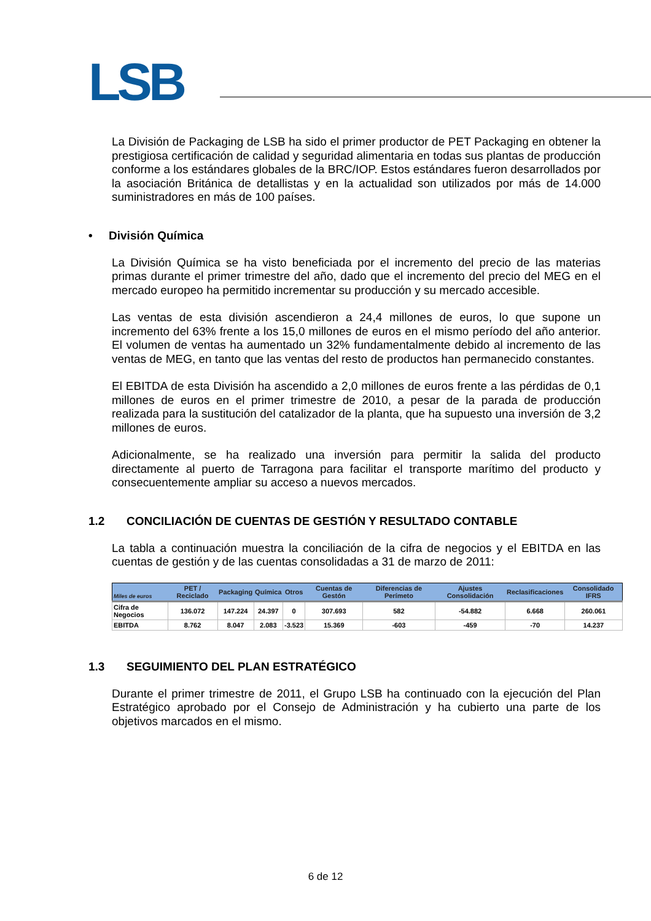LSB
La División de Packaging de LSB ha sido el primer productor de PET Packaging en obtener la prestigiosa certificación de calidad y seguridad alimentaria en todas sus plantas de producción conforme a los estándares globales de la BRC/IOP. Estos estándares fueron desarrollados por la asociación Británica de detallistas y en la actualidad son utilizados por más de 14.000 suministradores en más de 100 países.
• División Química
La División Química se ha visto beneficiada por el incremento del precio de las materias primas durante el primer trimestre del año, dado que el incremento del precio del MEG en el mercado europeo ha permitido incrementar su producción y su mercado accesible.
Las ventas de esta división ascendieron a 24,4 millones de euros, lo que supone un incremento del 63% frente a los 15,0 millones de euros en el mismo período del año anterior. El volumen de ventas ha aumentado un 32% fundamentalmente debido al incremento de las ventas de MEG, en tanto que las ventas del resto de productos han permanecido constantes.
El EBITDA de esta División ha ascendido a 2,0 millones de euros frente a las pérdidas de 0,1 millones de euros en el primer trimestre de 2010, a pesar de la parada de producción realizada para la sustitución del catalizador de la planta, que ha supuesto una inversión de 3,2 millones de euros.
Adicionalmente, se ha realizado una inversión para permitir la salida del producto directamente al puerto de Tarragona para facilitar el transporte marítimo del producto y consecuentemente ampliar su acceso a nuevos mercados.
1.2 CONCILIACIÓN DE CUENTAS DE GESTIÓN Y RESULTADO CONTABLE
La tabla a continuación muestra la conciliación de la cifra de negocios y el EBITDA en las cuentas de gestión y de las cuentas consolidadas a 31 de marzo de 2011:
| Miles de euros | PET / Reciclado | Packaging | Química | Otros | Cuentas de Gestón | Diferencias de Perímeto | Ajustes Consolidación | Reclasificaciones | Consolidado IFRS |
| --- | --- | --- | --- | --- | --- | --- | --- | --- | --- |
| Cifra de Negocios | 136.072 | 147.224 | 24.397 | 0 | 307.693 | 582 | -54.882 | 6.668 | 260.061 |
| EBITDA | 8.762 | 8.047 | 2.083 | -3.523 | 15.369 | -603 | -459 | -70 | 14.237 |
1.3 SEGUIMIENTO DEL PLAN ESTRATÉGICO
Durante el primer trimestre de 2011, el Grupo LSB ha continuado con la ejecución del Plan Estratégico aprobado por el Consejo de Administración y ha cubierto una parte de los objetivos marcados en el mismo.
6 de 12